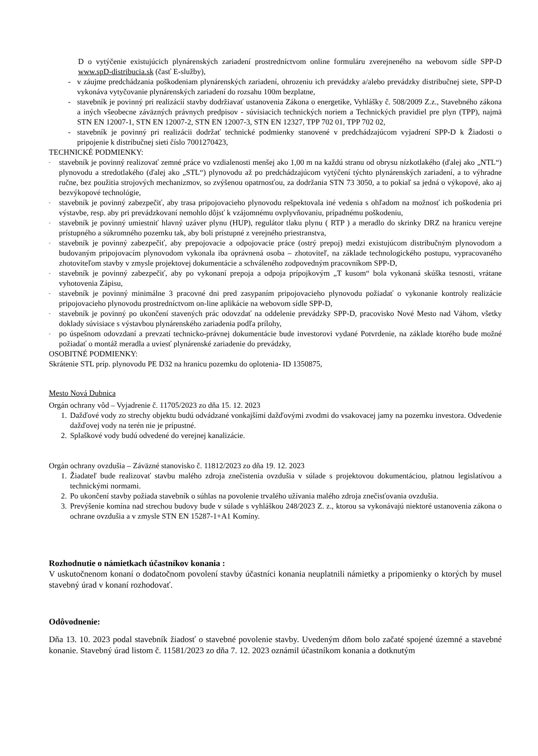D o vytýčenie existujúcich plynárenských zariadení prostredníctvom online formuláru zverejneného na webovom sídle SPP-D www.spD-distribucia.sk (časť E-služby),
- v záujme predchádzania poškodeniam plynárenských zariadení, ohrozeniu ich prevádzky a/alebo prevádzky distribučnej siete, SPP-D vykonáva vytyčovanie plynárenských zariadení do rozsahu 100m bezplatne,
- stavebník je povinný pri realizácií stavby dodržiavať ustanovenia Zákona o energetike, Vyhlášky č. 508/2009 Z.z., Stavebného zákona a iných všeobecne záväzných právnych predpisov - súvisiacich technických noriem a Technických pravidiel pre plyn (TPP), najmä STN EN 12007-1, STN EN 12007-2, STN EN 12007-3, STN EN 12327, TPP 702 01, TPP 702 02,
- stavebník je povinný pri realizácii dodržať technické podmienky stanovené v predchádzajúcom vyjadrení SPP-D k Žiadosti o pripojenie k distribučnej sieti číslo 7001270423,
TECHNICKÉ PODMIENKY:
-
stavebník je povinný realizovať zemné práce vo vzdialenosti menšej ako 1,00 m na každú stranu od obrysu nízkotlakého (ďalej ako „NTL“) plynovodu a stredotlakého (ďalej ako „STL“) plynovodu až po predchádzajúcom vytýčení týchto plynárenských zariadení, a to výhradne ručne, bez použitia strojových mechanizmov, so zvýšenou opatrnosťou, za dodržania STN 73 3050, a to pokiaľ sa jedná o výkopové, ako aj bezvýkopové technológie,
-
stavebník je povinný zabezpečiť, aby trasa pripojovacieho plynovodu rešpektovala iné vedenia s ohľadom na možnosť ich poškodenia pri výstavbe, resp. aby pri prevádzkovaní nemohlo dôjsť k vzájomnému ovplyvňovaniu, prípadnému poškodeniu,
-
stavebník je povinný umiestniť hlavný uzáver plynu (HUP), regulátor tlaku plynu ( RTP ) a meradlo do skrinky DRZ na hranicu verejne prístupného a súkromného pozemku tak, aby boli prístupné z verejného priestranstva,
-
stavebník je povinný zabezpečiť, aby prepojovacie a odpojovacie práce (ostrý prepoj) medzi existujúcom distribučným plynovodom a budovaným pripojovacím plynovodom vykonala iba oprávnená osoba – zhotoviteľ, na základe technologického postupu, vypracovaného zhotoviteľom stavby v zmysle projektovej dokumentácie a schváleného zodpovedným pracovníkom SPP-D,
-
stavebník je povinný zabezpečiť, aby po vykonaní prepoja a odpoja prípojkovým „T kusom“ bola vykonaná skúška tesnosti, vrátane vyhotovenia Zápisu,
-
stavebník je povinný minimálne 3 pracovné dni pred zasypaním pripojovacieho plynovodu požiadať o vykonanie kontroly realizácie pripojovacieho plynovodu prostredníctvom on-line aplikácie na webovom sídle SPP-D,
-
stavebník je povinný po ukončení stavených prác odovzdať na oddelenie prevádzky SPP-D, pracovisko Nové Mesto nad Váhom, všetky doklady súvisiace s výstavbou plynárenského zariadenia podľa prílohy,
-
po úspešnom odovzdaní a prevzatí technicko-právnej dokumentácie bude investorovi vydané Potvrdenie, na základe ktorého bude možné požiadať o montáž meradla a uviesť plynárenské zariadenie do prevádzky,
OSOBITNÉ PODMIENKY:
Skrátenie STL príp. plynovodu PE D32 na hranicu pozemku do oplotenia- ID 1350875,
Mesto Nová Dubnica
Orgán ochrany vôd – Vyjadrenie č. 11705/2023 zo dňa 15. 12. 2023
1.
Dažďové vody zo strechy objektu budú odvádzané vonkajšími dažďovými zvodmi do vsakovacej jamy na pozemku investora. Odvedenie dažďovej vody na terén nie je prípustné.
2.
Splaškové vody budú odvedené do verejnej kanalizácie.
Orgán ochrany ovzdušia – Záväzné stanovisko č. 11812/2023 zo dňa 19. 12. 2023
1.
Žiadateľ bude realizovať stavbu malého zdroja znečistenia ovzdušia v súlade s projektovou dokumentáciou, platnou legislatívou a technickými normami.
2.
Po ukončení stavby požiada stavebník o súhlas na povolenie trvalého užívania malého zdroja znečisťovania ovzdušia.
3.
Prevýšenie komína nad strechou budovy bude v súlade s vyhláškou 248/2023 Z. z., ktorou sa vykonávajú niektoré ustanovenia zákona o ochrane ovzdušia a v zmysle STN EN 15287-1+A1 Komíny.
Rozhodnutie o námietkach účastníkov konania :
V uskutočnenom konaní o dodatočnom povolení stavby účastníci konania neuplatnili námietky a pripomienky o ktorých by musel stavebný úrad v konaní rozhodovať.
Odôvodnenie:
Dňa 13. 10. 2023 podal stavebník žiadosť o stavebné povolenie stavby. Uvedeným dňom bolo začaté spojené územné a stavebné konanie. Stavebný úrad listom č. 11581/2023 zo dňa 7. 12. 2023 oznámil účastníkom konania a dotknutým